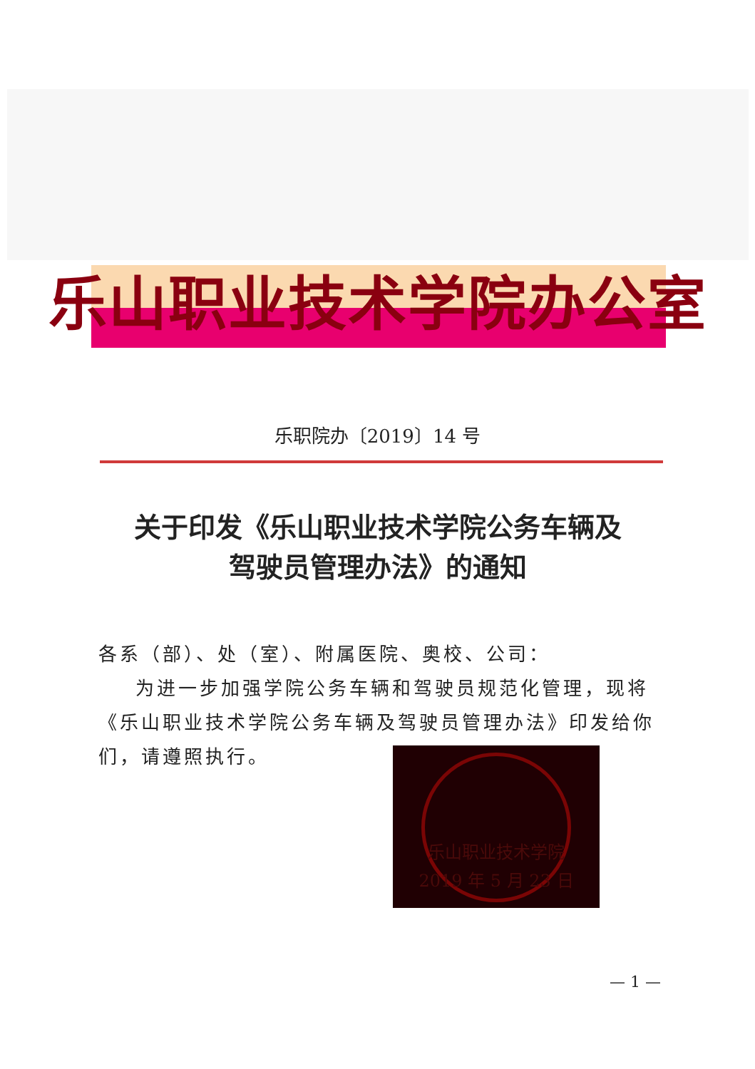乐山职业技术学院办公室
乐职院办〔2019〕14 号
关于印发《乐山职业技术学院公务车辆及
驾驶员管理办法》的通知
各系（部）、处（室）、附属医院、奥校、公司：
为进一步加强学院公务车辆和驾驶员规范化管理，现将《乐山职业技术学院公务车辆及驾驶员管理办法》印发给你们，请遵照执行。
乐山职业技术学院
2019 年 5 月 23 日
— 1 —